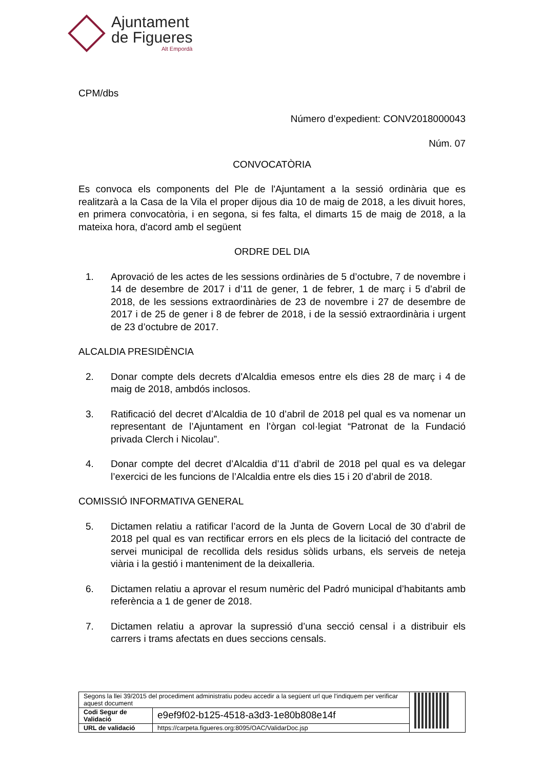Ajuntament
de Figueres
Alt Empordà
CPM/dbs
Número d’expedient: CONV2018000043
Núm. 07
CONVOCATÒRIA
Es convoca els components del Ple de l'Ajuntament a la sessió ordinària que es realitzarà a la Casa de la Vila el proper dijous dia 10 de maig de 2018, a les divuit hores, en primera convocatòria, i en segona, si fes falta, el dimarts 15 de maig de 2018, a la mateixa hora, d'acord amb el següent
ORDRE DEL DIA
1. Aprovació de les actes de les sessions ordinàries de 5 d’octubre, 7 de novembre i 14 de desembre de 2017 i d’11 de gener, 1 de febrer, 1 de març i 5 d’abril de 2018, de les sessions extraordinàries de 23 de novembre i 27 de desembre de 2017 i de 25 de gener i 8 de febrer de 2018, i de la sessió extraordinària i urgent de 23 d’octubre de 2017.
ALCALDIA PRESIDÈNCIA
2. Donar compte dels decrets d'Alcaldia emesos entre els dies 28 de març i 4 de maig de 2018, ambdós inclosos.
3. Ratificació del decret d’Alcaldia de 10 d’abril de 2018 pel qual es va nomenar un representant de l’Ajuntament en l’òrgan col·legiat “Patronat de la Fundació privada Clerch i Nicolau”.
4. Donar compte del decret d’Alcaldia d’11 d’abril de 2018 pel qual es va delegar l’exercici de les funcions de l’Alcaldia entre els dies 15 i 20 d’abril de 2018.
COMISSIÓ INFORMATIVA GENERAL
5. Dictamen relatiu a ratificar l’acord de la Junta de Govern Local de 30 d’abril de 2018 pel qual es van rectificar errors en els plecs de la licitació del contracte de servei municipal de recollida dels residus sòlids urbans, els serveis de neteja viària i la gestió i manteniment de la deixalleria.
6. Dictamen relatiu a aprovar el resum numèric del Padró municipal d’habitants amb referència a 1 de gener de 2018.
7. Dictamen relatiu a aprovar la supressió d’una secció censal i a distribuir els carrers i trams afectats en dues seccions censals.
| Segons la llei 39/2015 del procediment administratiu podeu accedir a la següent url que l'indiquem per verificar aquest document | | |
| Codi Segur de Validació | e9ef9f02-b125-4518-a3d3-1e80b808e14f | |
| URL de validació | https://carpeta.figueres.org:8095/OAC/ValidarDoc.jsp | |